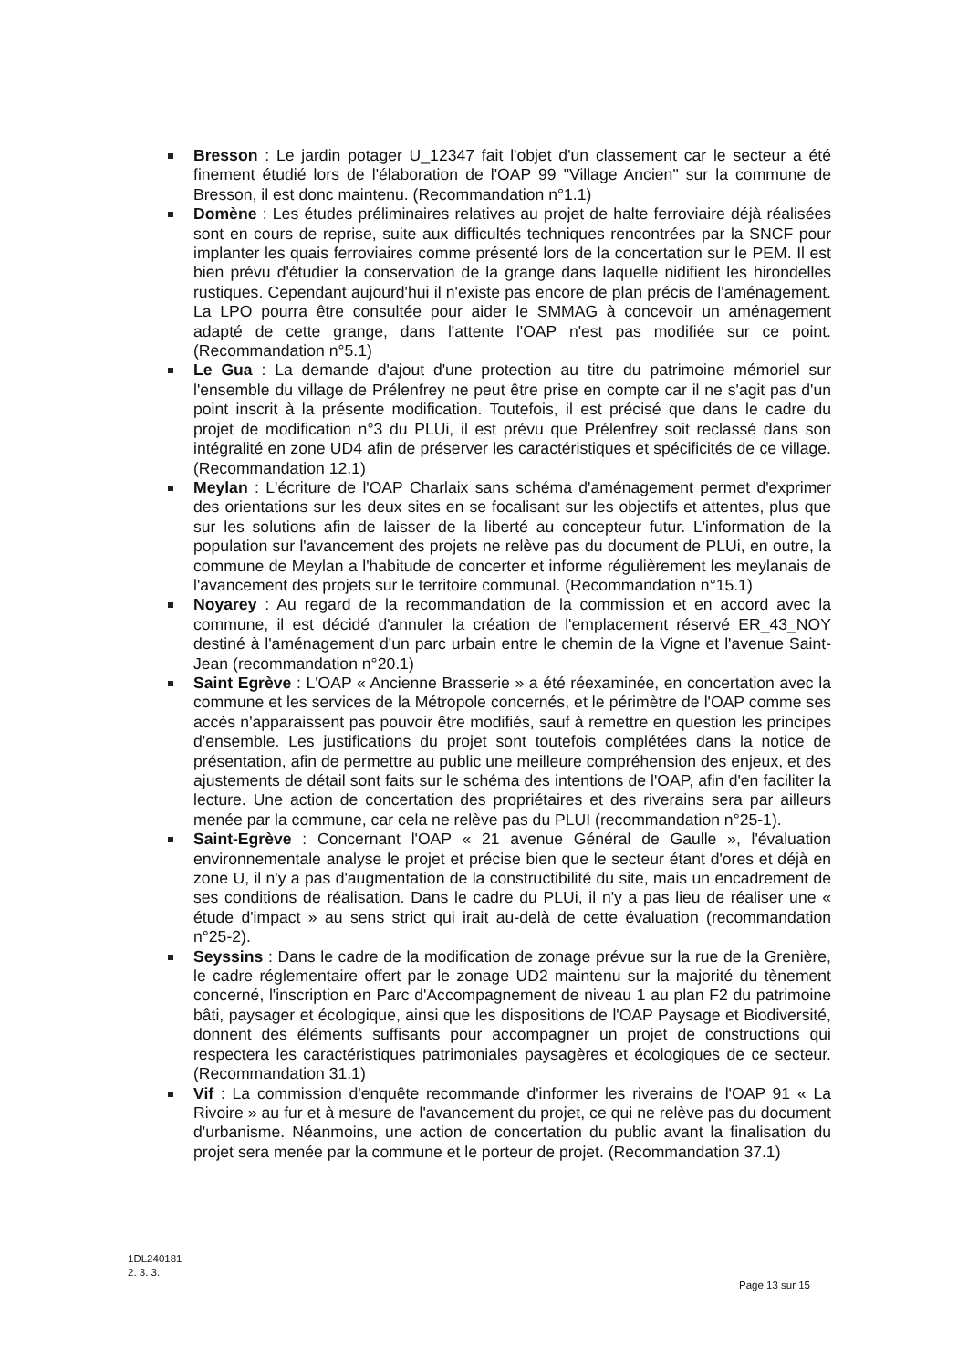Bresson : Le jardin potager U_12347 fait l'objet d'un classement car le secteur a été finement étudié lors de l'élaboration de l'OAP 99 "Village Ancien" sur la commune de Bresson, il est donc maintenu. (Recommandation n°1.1)
Domène : Les études préliminaires relatives au projet de halte ferroviaire déjà réalisées sont en cours de reprise, suite aux difficultés techniques rencontrées par la SNCF pour implanter les quais ferroviaires comme présenté lors de la concertation sur le PEM. Il est bien prévu d'étudier la conservation de la grange dans laquelle nidifient les hirondelles rustiques. Cependant aujourd'hui il n'existe pas encore de plan précis de l'aménagement. La LPO pourra être consultée pour aider le SMMAG à concevoir un aménagement adapté de cette grange, dans l'attente l'OAP n'est pas modifiée sur ce point. (Recommandation n°5.1)
Le Gua : La demande d'ajout d'une protection au titre du patrimoine mémoriel sur l'ensemble du village de Prélenfrey ne peut être prise en compte car il ne s'agit pas d'un point inscrit à la présente modification. Toutefois, il est précisé que dans le cadre du projet de modification n°3 du PLUi, il est prévu que Prélenfrey soit reclassé dans son intégralité en zone UD4 afin de préserver les caractéristiques et spécificités de ce village. (Recommandation 12.1)
Meylan : L'écriture de l'OAP Charlaix sans schéma d'aménagement permet d'exprimer des orientations sur les deux sites en se focalisant sur les objectifs et attentes, plus que sur les solutions afin de laisser de la liberté au concepteur futur. L'information de la population sur l'avancement des projets ne relève pas du document de PLUi, en outre, la commune de Meylan a l'habitude de concerter et informe régulièrement les meylanais de l'avancement des projets sur le territoire communal. (Recommandation n°15.1)
Noyarey : Au regard de la recommandation de la commission et en accord avec la commune, il est décidé d'annuler la création de l'emplacement réservé ER_43_NOY destiné à l'aménagement d'un parc urbain entre le chemin de la Vigne et l'avenue Saint-Jean (recommandation n°20.1)
Saint Egrève : L'OAP « Ancienne Brasserie » a été réexaminée, en concertation avec la commune et les services de la Métropole concernés, et le périmètre de l'OAP comme ses accès n'apparaissent pas pouvoir être modifiés, sauf à remettre en question les principes d'ensemble. Les justifications du projet sont toutefois complétées dans la notice de présentation, afin de permettre au public une meilleure compréhension des enjeux, et des ajustements de détail sont faits sur le schéma des intentions de l'OAP, afin d'en faciliter la lecture. Une action de concertation des propriétaires et des riverains sera par ailleurs menée par la commune, car cela ne relève pas du PLUI (recommandation n°25-1).
Saint-Egrève : Concernant l'OAP « 21 avenue Général de Gaulle », l'évaluation environnementale analyse le projet et précise bien que le secteur étant d'ores et déjà en zone U, il n'y a pas d'augmentation de la constructibilité du site, mais un encadrement de ses conditions de réalisation. Dans le cadre du PLUi, il n'y a pas lieu de réaliser une « étude d'impact » au sens strict qui irait au-delà de cette évaluation (recommandation n°25-2).
Seyssins : Dans le cadre de la modification de zonage prévue sur la rue de la Grenière, le cadre réglementaire offert par le zonage UD2 maintenu sur la majorité du tènement concerné, l'inscription en Parc d'Accompagnement de niveau 1 au plan F2 du patrimoine bâti, paysager et écologique, ainsi que les dispositions de l'OAP Paysage et Biodiversité, donnent des éléments suffisants pour accompagner un projet de constructions qui respectera les caractéristiques patrimoniales paysagères et écologiques de ce secteur. (Recommandation 31.1)
Vif : La commission d'enquête recommande d'informer les riverains de l'OAP 91 « La Rivoire » au fur et à mesure de l'avancement du projet, ce qui ne relève pas du document d'urbanisme. Néanmoins, une action de concertation du public avant la finalisation du projet sera menée par la commune et le porteur de projet. (Recommandation 37.1)
1DL240181
2. 3. 3.
Page 13 sur 15